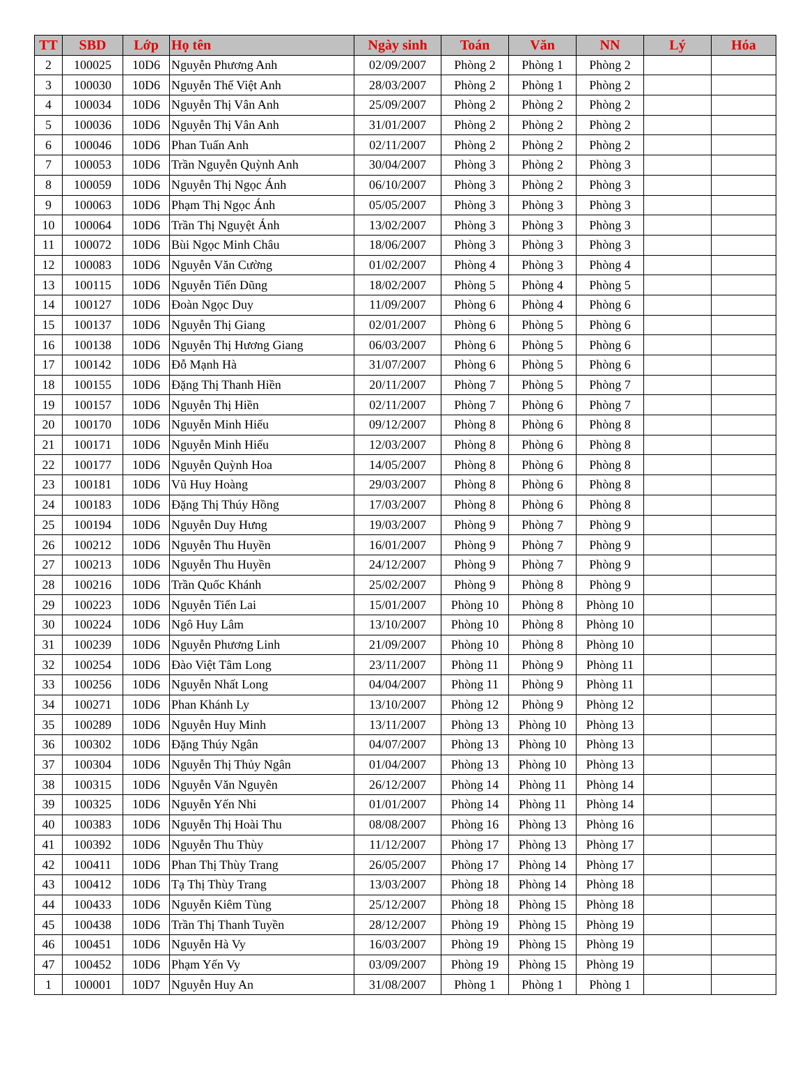| TT | SBD | Lớp | Họ tên | Ngày sinh | Toán | Văn | NN | Lý | Hóa |
| --- | --- | --- | --- | --- | --- | --- | --- | --- | --- |
| 2 | 100025 | 10D6 | Nguyễn Phương Anh | 02/09/2007 | Phòng 2 | Phòng 1 | Phòng 2 | | |
| 3 | 100030 | 10D6 | Nguyễn Thế Việt Anh | 28/03/2007 | Phòng 2 | Phòng 1 | Phòng 2 | | |
| 4 | 100034 | 10D6 | Nguyễn Thị Vân Anh | 25/09/2007 | Phòng 2 | Phòng 2 | Phòng 2 | | |
| 5 | 100036 | 10D6 | Nguyễn Thị Vân Anh | 31/01/2007 | Phòng 2 | Phòng 2 | Phòng 2 | | |
| 6 | 100046 | 10D6 | Phan Tuấn Anh | 02/11/2007 | Phòng 2 | Phòng 2 | Phòng 2 | | |
| 7 | 100053 | 10D6 | Trần Nguyễn Quỳnh Anh | 30/04/2007 | Phòng 3 | Phòng 2 | Phòng 3 | | |
| 8 | 100059 | 10D6 | Nguyễn Thị Ngọc Ánh | 06/10/2007 | Phòng 3 | Phòng 2 | Phòng 3 | | |
| 9 | 100063 | 10D6 | Phạm Thị Ngọc Ánh | 05/05/2007 | Phòng 3 | Phòng 3 | Phòng 3 | | |
| 10 | 100064 | 10D6 | Trần Thị Nguyệt Ánh | 13/02/2007 | Phòng 3 | Phòng 3 | Phòng 3 | | |
| 11 | 100072 | 10D6 | Bùi Ngọc Minh Châu | 18/06/2007 | Phòng 3 | Phòng 3 | Phòng 3 | | |
| 12 | 100083 | 10D6 | Nguyễn Văn Cường | 01/02/2007 | Phòng 4 | Phòng 3 | Phòng 4 | | |
| 13 | 100115 | 10D6 | Nguyễn Tiến Dũng | 18/02/2007 | Phòng 5 | Phòng 4 | Phòng 5 | | |
| 14 | 100127 | 10D6 | Đoàn Ngọc Duy | 11/09/2007 | Phòng 6 | Phòng 4 | Phòng 6 | | |
| 15 | 100137 | 10D6 | Nguyễn Thị Giang | 02/01/2007 | Phòng 6 | Phòng 5 | Phòng 6 | | |
| 16 | 100138 | 10D6 | Nguyễn Thị Hương Giang | 06/03/2007 | Phòng 6 | Phòng 5 | Phòng 6 | | |
| 17 | 100142 | 10D6 | Đỗ Mạnh Hà | 31/07/2007 | Phòng 6 | Phòng 5 | Phòng 6 | | |
| 18 | 100155 | 10D6 | Đặng Thị Thanh Hiền | 20/11/2007 | Phòng 7 | Phòng 5 | Phòng 7 | | |
| 19 | 100157 | 10D6 | Nguyễn Thị Hiền | 02/11/2007 | Phòng 7 | Phòng 6 | Phòng 7 | | |
| 20 | 100170 | 10D6 | Nguyễn Minh Hiếu | 09/12/2007 | Phòng 8 | Phòng 6 | Phòng 8 | | |
| 21 | 100171 | 10D6 | Nguyễn Minh Hiếu | 12/03/2007 | Phòng 8 | Phòng 6 | Phòng 8 | | |
| 22 | 100177 | 10D6 | Nguyễn Quỳnh Hoa | 14/05/2007 | Phòng 8 | Phòng 6 | Phòng 8 | | |
| 23 | 100181 | 10D6 | Vũ Huy Hoàng | 29/03/2007 | Phòng 8 | Phòng 6 | Phòng 8 | | |
| 24 | 100183 | 10D6 | Đặng Thị Thúy Hồng | 17/03/2007 | Phòng 8 | Phòng 6 | Phòng 8 | | |
| 25 | 100194 | 10D6 | Nguyễn Duy Hưng | 19/03/2007 | Phòng 9 | Phòng 7 | Phòng 9 | | |
| 26 | 100212 | 10D6 | Nguyễn Thu Huyền | 16/01/2007 | Phòng 9 | Phòng 7 | Phòng 9 | | |
| 27 | 100213 | 10D6 | Nguyễn Thu Huyền | 24/12/2007 | Phòng 9 | Phòng 7 | Phòng 9 | | |
| 28 | 100216 | 10D6 | Trần Quốc Khánh | 25/02/2007 | Phòng 9 | Phòng 8 | Phòng 9 | | |
| 29 | 100223 | 10D6 | Nguyễn Tiến Lai | 15/01/2007 | Phòng 10 | Phòng 8 | Phòng 10 | | |
| 30 | 100224 | 10D6 | Ngô Huy Lâm | 13/10/2007 | Phòng 10 | Phòng 8 | Phòng 10 | | |
| 31 | 100239 | 10D6 | Nguyễn Phương Linh | 21/09/2007 | Phòng 10 | Phòng 8 | Phòng 10 | | |
| 32 | 100254 | 10D6 | Đào Việt Tâm Long | 23/11/2007 | Phòng 11 | Phòng 9 | Phòng 11 | | |
| 33 | 100256 | 10D6 | Nguyễn Nhất Long | 04/04/2007 | Phòng 11 | Phòng 9 | Phòng 11 | | |
| 34 | 100271 | 10D6 | Phan Khánh Ly | 13/10/2007 | Phòng 12 | Phòng 9 | Phòng 12 | | |
| 35 | 100289 | 10D6 | Nguyễn Huy Minh | 13/11/2007 | Phòng 13 | Phòng 10 | Phòng 13 | | |
| 36 | 100302 | 10D6 | Đặng Thúy Ngân | 04/07/2007 | Phòng 13 | Phòng 10 | Phòng 13 | | |
| 37 | 100304 | 10D6 | Nguyễn Thị Thủy Ngân | 01/04/2007 | Phòng 13 | Phòng 10 | Phòng 13 | | |
| 38 | 100315 | 10D6 | Nguyễn Văn Nguyên | 26/12/2007 | Phòng 14 | Phòng 11 | Phòng 14 | | |
| 39 | 100325 | 10D6 | Nguyễn Yến Nhi | 01/01/2007 | Phòng 14 | Phòng 11 | Phòng 14 | | |
| 40 | 100383 | 10D6 | Nguyễn Thị Hoài Thu | 08/08/2007 | Phòng 16 | Phòng 13 | Phòng 16 | | |
| 41 | 100392 | 10D6 | Nguyễn Thu Thùy | 11/12/2007 | Phòng 17 | Phòng 13 | Phòng 17 | | |
| 42 | 100411 | 10D6 | Phan Thị Thùy Trang | 26/05/2007 | Phòng 17 | Phòng 14 | Phòng 17 | | |
| 43 | 100412 | 10D6 | Tạ Thị Thùy Trang | 13/03/2007 | Phòng 18 | Phòng 14 | Phòng 18 | | |
| 44 | 100433 | 10D6 | Nguyễn Kiêm Tùng | 25/12/2007 | Phòng 18 | Phòng 15 | Phòng 18 | | |
| 45 | 100438 | 10D6 | Trần Thị Thanh Tuyền | 28/12/2007 | Phòng 19 | Phòng 15 | Phòng 19 | | |
| 46 | 100451 | 10D6 | Nguyễn Hà Vy | 16/03/2007 | Phòng 19 | Phòng 15 | Phòng 19 | | |
| 47 | 100452 | 10D6 | Phạm Yến Vy | 03/09/2007 | Phòng 19 | Phòng 15 | Phòng 19 | | |
| 1 | 100001 | 10D7 | Nguyễn Huy An | 31/08/2007 | Phòng 1 | Phòng 1 | Phòng 1 | | |